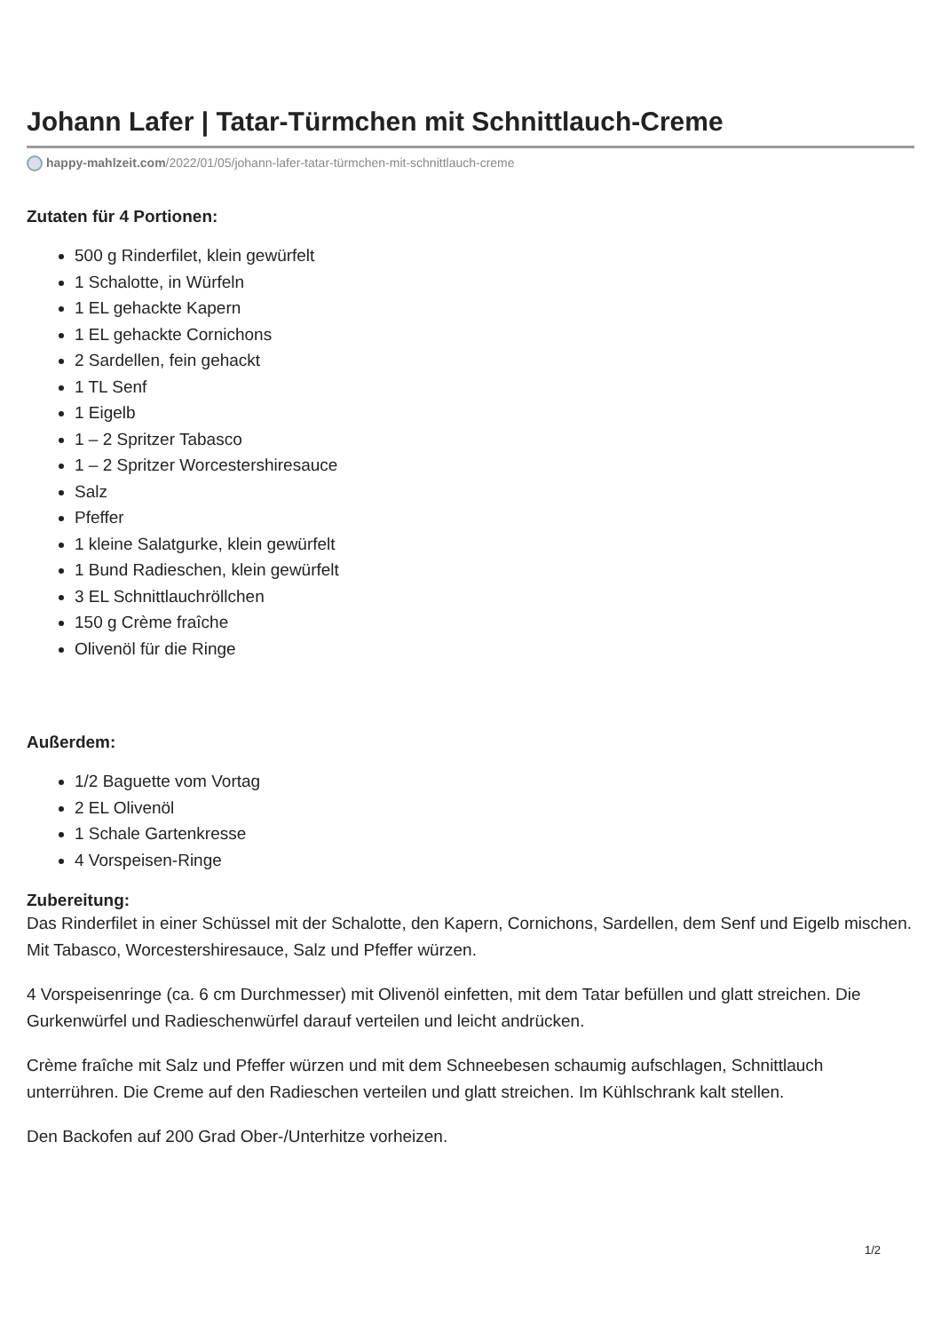Johann Lafer | Tatar-Türmchen mit Schnittlauch-Creme
happy-mahlzeit.com/2022/01/05/johann-lafer-tatar-türmchen-mit-schnittlauch-creme
Zutaten für 4 Portionen:
500 g Rinderfilet, klein gewürfelt
1 Schalotte, in Würfeln
1 EL gehackte Kapern
1 EL gehackte Cornichons
2 Sardellen, fein gehackt
1 TL Senf
1 Eigelb
1 – 2 Spritzer Tabasco
1 – 2 Spritzer Worcestershiresauce
Salz
Pfeffer
1 kleine Salatgurke, klein gewürfelt
1 Bund Radieschen, klein gewürfelt
3 EL Schnittlauchröllchen
150 g Crème fraîche
Olivenöl für die Ringe
Außerdem:
1/2 Baguette vom Vortag
2 EL Olivenöl
1 Schale Gartenkresse
4 Vorspeisen-Ringe
Zubereitung:
Das Rinderfilet in einer Schüssel mit der Schalotte, den Kapern, Cornichons, Sardellen, dem Senf und Eigelb mischen. Mit Tabasco, Worcestershiresauce, Salz und Pfeffer würzen.
4 Vorspeisenringe (ca. 6 cm Durchmesser) mit Olivenöl einfetten, mit dem Tatar befüllen und glatt streichen. Die Gurkenwürfel und Radieschenwürfel darauf verteilen und leicht andrücken.
Crème fraîche mit Salz und Pfeffer würzen und mit dem Schneebesen schaumig aufschlagen, Schnittlauch unterrühren. Die Creme auf den Radieschen verteilen und glatt streichen. Im Kühlschrank kalt stellen.
Den Backofen auf 200 Grad Ober-/Unterhitze vorheizen.
1/2